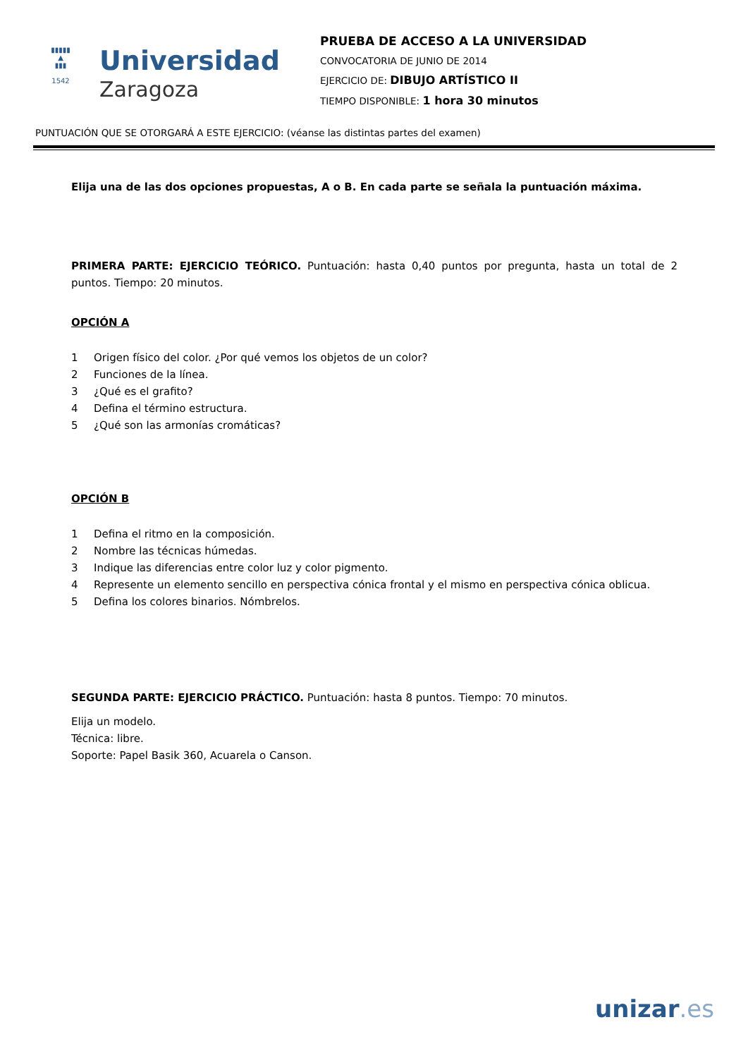▮▮▮▮▮
▲
▮▮▮
1542
Universidad
Zaragoza
PRUEBA DE ACCESO A LA UNIVERSIDAD
CONVOCATORIA DE JUNIO DE 2014
EJERCICIO DE: DIBUJO ARTÍSTICO II
TIEMPO DISPONIBLE: 1 hora 30 minutos
PUNTUACIÓN QUE SE OTORGARÁ A ESTE EJERCICIO: (véanse las distintas partes del examen)
Elija una de las dos opciones propuestas, A o B. En cada parte se señala la puntuación máxima.
PRIMERA PARTE: EJERCICIO TEÓRICO. Puntuación: hasta 0,40 puntos por pregunta, hasta un total de 2 puntos. Tiempo: 20 minutos.
OPCIÓN A
1 Origen físico del color. ¿Por qué vemos los objetos de un color?
2 Funciones de la línea.
3 ¿Qué es el grafito?
4 Defina el término estructura.
5 ¿Qué son las armonías cromáticas?
OPCIÓN B
1 Defina el ritmo en la composición.
2 Nombre las técnicas húmedas.
3 Indique las diferencias entre color luz y color pigmento.
4 Represente un elemento sencillo en perspectiva cónica frontal y el mismo en perspectiva cónica oblicua.
5 Defina los colores binarios. Nómbrelos.
SEGUNDA PARTE: EJERCICIO PRÁCTICO. Puntuación: hasta 8 puntos. Tiempo: 70 minutos.
Elija un modelo.
Técnica: libre.
Soporte: Papel Basik 360, Acuarela o Canson.
unizar.es